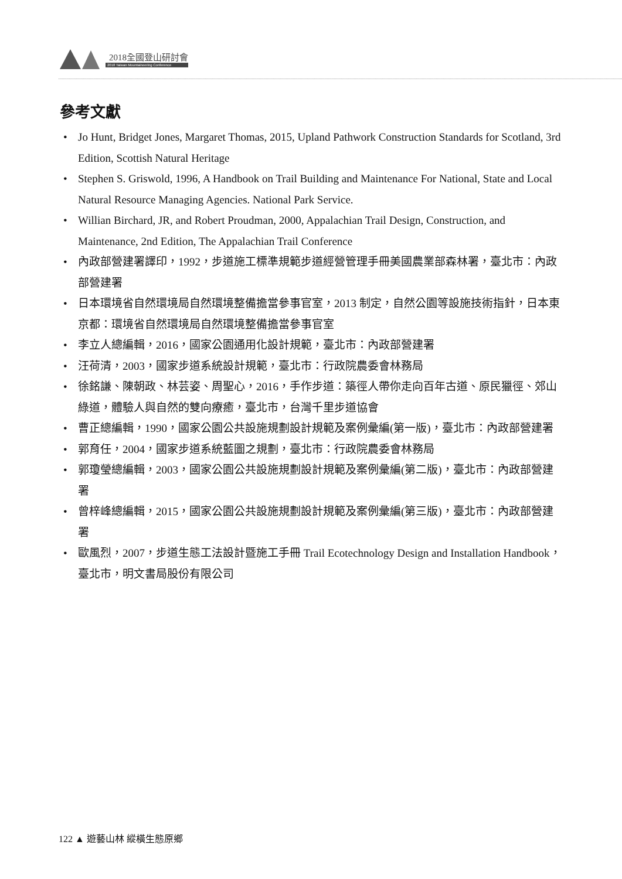2018全國登山研討會
2018 Taiwan Mountaineering Conference
參考文獻
• Jo Hunt, Bridget Jones, Margaret Thomas, 2015, Upland Pathwork Construction Standards for Scotland, 3rd Edition, Scottish Natural Heritage
• Stephen S. Griswold, 1996, A Handbook on Trail Building and Maintenance For National, State and Local Natural Resource Managing Agencies. National Park Service.
• Willian Birchard, JR, and Robert Proudman, 2000, Appalachian Trail Design, Construction, and Maintenance, 2nd Edition, The Appalachian Trail Conference
• 內政部營建署譯印，1992，步道施工標準規範步道經營管理手冊美國農業部森林署，臺北市：內政部營建署
• 日本環境省自然環境局自然環境整備擔當參事官室，2013 制定，自然公園等設施技術指針，日本東京都：環境省自然環境局自然環境整備擔當參事官室
• 李立人總編輯，2016，國家公園通用化設計規範，臺北市：內政部營建署
• 汪荷清，2003，國家步道系統設計規範，臺北市：行政院農委會林務局
• 徐銘謙、陳朝政、林芸姿、周聖心，2016，手作步道：築徑人帶你走向百年古道、原民獵徑、郊山綠道，體驗人與自然的雙向療癒，臺北市，台灣千里步道協會
• 曹正總編輯，1990，國家公園公共設施規劃設計規範及案例彙編(第一版)，臺北市：內政部營建署
• 郭育任，2004，國家步道系統藍圖之規劃，臺北市：行政院農委會林務局
• 郭瓊瑩總編輯，2003，國家公園公共設施規劃設計規範及案例彙編(第二版)，臺北市：內政部營建署
• 曾梓峰總編輯，2015，國家公園公共設施規劃設計規範及案例彙編(第三版)，臺北市：內政部營建署
• 歐風烈，2007，步道生態工法設計暨施工手冊 Trail Ecotechnology Design and Installation Handbook，臺北市，明文書局股份有限公司
122 ▲ 遊藝山林 縱橫生態原鄉